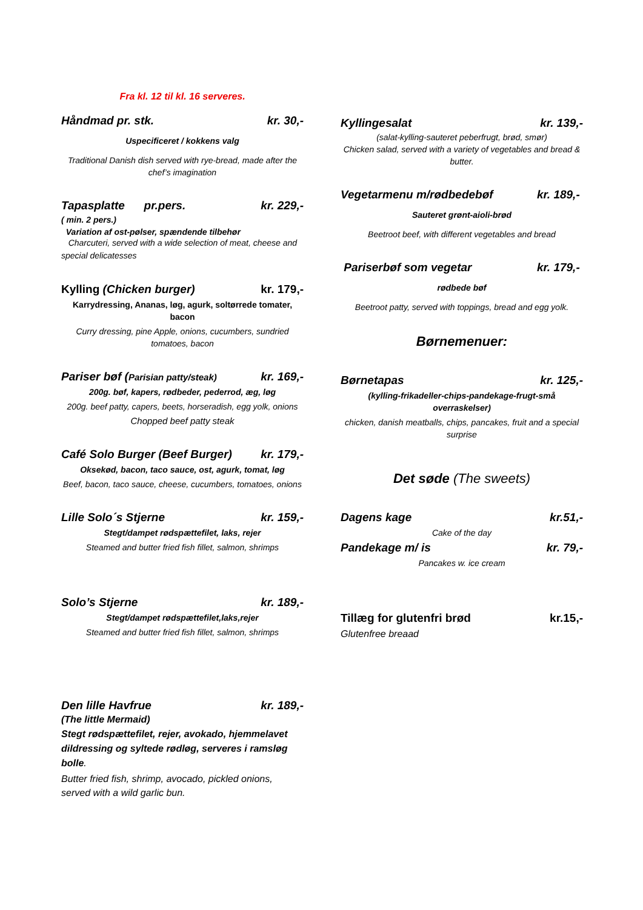Fra kl. 12 til kl. 16 serveres.
Håndmad pr. stk. kr. 30,-
Uspecificeret / kokkens valg
Traditional Danish dish served with rye-bread, made after the chef’s imagination
Tapasplatte pr.pers. kr. 229,-
( min. 2 pers.)
Variation af ost-pølser, spændende tilbehør
Charcuteri, served with a wide selection of meat, cheese and special delicatesses
Kylling (Chicken burger) kr. 179,-
Karrydressing, Ananas, løg, agurk, soltørrede tomater, bacon
Curry dressing, pine Apple, onions, cucumbers, sundried tomatoes, bacon
Pariser bøf (Parisian patty/steak) kr. 169,-
200g. bøf, kapers, rødbeder, pederrod, æg, løg
200g. beef patty, capers, beets, horseradish, egg yolk, onions
Chopped beef patty steak
Café Solo Burger (Beef Burger) kr. 179,-
Oksekød, bacon, taco sauce, ost, agurk, tomat, løg
Beef, bacon, taco sauce, cheese, cucumbers, tomatoes, onions
Lille Solo´s Stjerne kr. 159,-
Stegt/dampet rødspættefilet, laks, rejer
Steamed and butter fried fish fillet, salmon, shrimps
Solo’s Stjerne kr. 189,-
Stegt/dampet rødspættefilet,laks,rejer
Steamed and butter fried fish fillet, salmon, shrimps
Den lille Havfrue kr. 189,-
(The little Mermaid)
Stegt rødspættefilet, rejer, avokado, hjemmelavet dildressing og syltede rødløg, serveres i ramsløg bolle.
Butter fried fish, shrimp, avocado, pickled onions, served with a wild garlic bun.
Kyllingesalat kr. 139,-
(salat-kylling-sauteret peberfrugt, brød, smør)
Chicken salad, served with a variety of vegetables and bread & butter.
Vegetarmenu m/rødbedebøf kr. 189,-
Sauteret grønt-aioli-brød
Beetroot beef, with different vegetables and bread
Pariserbøf som vegetar kr. 179,-
rødbede bøf
Beetroot patty, served with toppings, bread and egg yolk.
Børnemenuer:
Børnetapas kr. 125,-
(kylling-frikadeller-chips-pandekage-frugt-små overraskelser)
chicken, danish meatballs, chips, pancakes, fruit and a special surprise
Det søde (The sweets)
Dagens kage kr.51,-
Cake of the day
Pandekage m/ is kr. 79,-
Pancakes w. ice cream
Tillæg for glutenfri brød kr.15,-
Glutenfree breaad